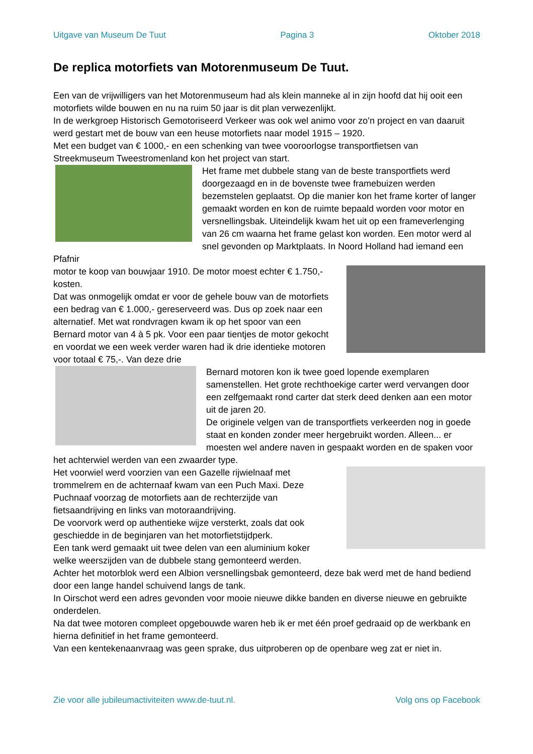Uitgave van Museum De Tuut Pagina 3 Oktober 2018
De replica motorfiets van Motorenmuseum De Tuut.
Een van de vrijwilligers van het Motorenmuseum had als klein manneke al in zijn hoofd dat hij ooit een motorfiets wilde bouwen en nu na ruim 50 jaar is dit plan verwezenlijkt.
In de werkgroep Historisch Gemotoriseerd Verkeer was ook wel animo voor zo’n project en van daaruit werd gestart met de bouw van een heuse motorfiets naar model 1915 – 1920.
Met een budget van € 1000,- en een schenking van twee vooroorlogse transportfietsen van Streekmuseum Tweestromenland kon het project van start.
Het frame met dubbele stang van de beste transportfiets werd doorgezaagd en in de bovenste twee framebuizen werden bezemstelen geplaatst. Op die manier kon het frame korter of langer gemaakt worden en kon de ruimte bepaald worden voor motor en versnellingsbak. Uiteindelijk kwam het uit op een frameverlenging van 26 cm waarna het frame gelast kon worden. Een motor werd al snel gevonden op Marktplaats. In Noord Holland had iemand een Pfafnir
motor te koop van bouwjaar 1910. De motor moest echter € 1.750,- kosten.
Dat was onmogelijk omdat er voor de gehele bouw van de motorfiets een bedrag van € 1.000,- gereserveerd was. Dus op zoek naar een alternatief. Met wat rondvragen kwam ik op het spoor van een Bernard motor van 4 à 5 pk. Voor een paar tientjes de motor gekocht en voordat we een week verder waren had ik drie identieke motoren voor totaal € 75,-. Van deze drie
Bernard motoren kon ik twee goed lopende exemplaren samenstellen. Het grote rechthoekige carter werd vervangen door een zelfgemaakt rond carter dat sterk deed denken aan een motor uit de jaren 20.
De originele velgen van de transportfiets verkeerden nog in goede staat en konden zonder meer hergebruikt worden. Alleen... er moesten wel andere naven in gespaakt worden en de spaken voor het achterwiel werden van een zwaarder type.
Het voorwiel werd voorzien van een Gazelle rijwielnaaf met trommelrem en de achternaaf kwam van een Puch Maxi. Deze Puchnaaf voorzag de motorfiets aan de rechterzijde van fietsaandrijving en links van motoraandrijving.
De voorvork werd op authentieke wijze versterkt, zoals dat ook geschiedde in de beginjaren van het motorfietstijdperk.
Een tank werd gemaakt uit twee delen van een aluminium koker welke weerszijden van de dubbele stang gemonteerd werden.
Achter het motorblok werd een Albion versnellingsbak gemonteerd, deze bak werd met de hand bediend door een lange handel schuivend langs de tank.
In Oirschot werd een adres gevonden voor mooie nieuwe dikke banden en diverse nieuwe en gebruikte onderdelen.
Na dat twee motoren compleet opgebouwde waren heb ik er met één proef gedraaid op de werkbank en hierna definitief in het frame gemonteerd.
Van een kentekenaanvraag was geen sprake, dus uitproberen op de openbare weg zat er niet in.
Zie voor alle jubileumactiviteiten www.de-tuut.nl. Volg ons op Facebook